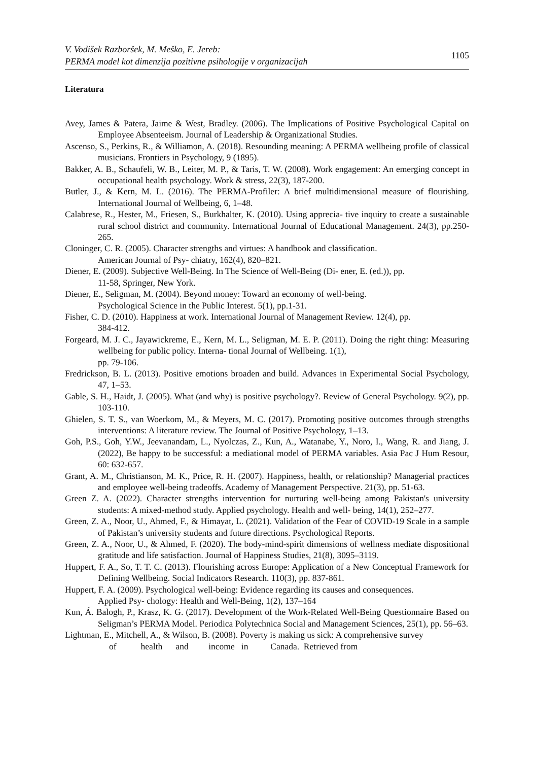V. Vodišek Razboršek, M. Meško, E. Jereb:
PERMA model kot dimenzija pozitivne psihologije v organizacijah 1105
Literatura
Avey, James & Patera, Jaime & West, Bradley. (2006). The Implications of Positive Psychological Capital on Employee Absenteeism. Journal of Leadership & Organizational Studies.
Ascenso, S., Perkins, R., & Williamon, A. (2018). Resounding meaning: A PERMA wellbeing profile of classical musicians. Frontiers in Psychology, 9 (1895).
Bakker, A. B., Schaufeli, W. B., Leiter, M. P., & Taris, T. W. (2008). Work engagement: An emerging concept in occupational health psychology. Work & stress, 22(3), 187-200.
Butler, J., & Kern, M. L. (2016). The PERMA-Profiler: A brief multidimensional measure of flourishing. International Journal of Wellbeing, 6, 1–48.
Calabrese, R., Hester, M., Friesen, S., Burkhalter, K. (2010). Using apprecia- tive inquiry to create a sustainable rural school district and community. International Journal of Educational Management. 24(3), pp.250-265.
Cloninger, C. R. (2005). Character strengths and virtues: A handbook and classification.
American Journal of Psy- chiatry, 162(4), 820–821.
Diener, E. (2009). Subjective Well-Being. In The Science of Well-Being (Di- ener, E. (ed.)), pp.
11-58, Springer, New York.
Diener, E., Seligman, M. (2004). Beyond money: Toward an economy of well-being.
Psychological Science in the Public Interest. 5(1), pp.1-31.
Fisher, C. D. (2010). Happiness at work. International Journal of Management Review. 12(4), pp.
384-412.
Forgeard, M. J. C., Jayawickreme, E., Kern, M. L., Seligman, M. E. P. (2011). Doing the right thing: Measuring wellbeing for public policy. Interna- tional Journal of Wellbeing. 1(1),
pp. 79-106.
Fredrickson, B. L. (2013). Positive emotions broaden and build. Advances in Experimental Social Psychology, 47, 1–53.
Gable, S. H., Haidt, J. (2005). What (and why) is positive psychology?. Review of General Psychology. 9(2), pp. 103-110.
Ghielen, S. T. S., van Woerkom, M., & Meyers, M. C. (2017). Promoting positive outcomes through strengths interventions: A literature review. The Journal of Positive Psychology, 1–13.
Goh, P.S., Goh, Y.W., Jeevanandam, L., Nyolczas, Z., Kun, A., Watanabe, Y., Noro, I., Wang, R. and Jiang, J. (2022), Be happy to be successful: a mediational model of PERMA variables. Asia Pac J Hum Resour, 60: 632-657.
Grant, A. M., Christianson, M. K., Price, R. H. (2007). Happiness, health, or relationship? Managerial practices and employee well-being tradeoffs. Academy of Management Perspective. 21(3), pp. 51-63.
Green Z. A. (2022). Character strengths intervention for nurturing well-being among Pakistan's university students: A mixed-method study. Applied psychology. Health and well- being, 14(1), 252–277.
Green, Z. A., Noor, U., Ahmed, F., & Himayat, L. (2021). Validation of the Fear of COVID-19 Scale in a sample of Pakistan’s university students and future directions. Psychological Reports.
Green, Z. A., Noor, U., & Ahmed, F. (2020). The body-mind-spirit dimensions of wellness mediate dispositional gratitude and life satisfaction. Journal of Happiness Studies, 21(8), 3095–3119.
Huppert, F. A., So, T. T. C. (2013). Flourishing across Europe: Application of a New Conceptual Framework for Defining Wellbeing. Social Indicators Research. 110(3), pp. 837-861.
Huppert, F. A. (2009). Psychological well-being: Evidence regarding its causes and consequences.
Applied Psy- chology: Health and Well-Being, 1(2), 137–164
Kun, Á. Balogh, P., Krasz, K. G. (2017). Development of the Work-Related Well-Being Questionnaire Based on Seligman’s PERMA Model. Periodica Polytechnica Social and Management Sciences, 25(1), pp. 56–63.
Lightman, E., Mitchell, A., & Wilson, B. (2008). Poverty is making us sick: A comprehensive survey
of health and income in Canada. Retrieved from